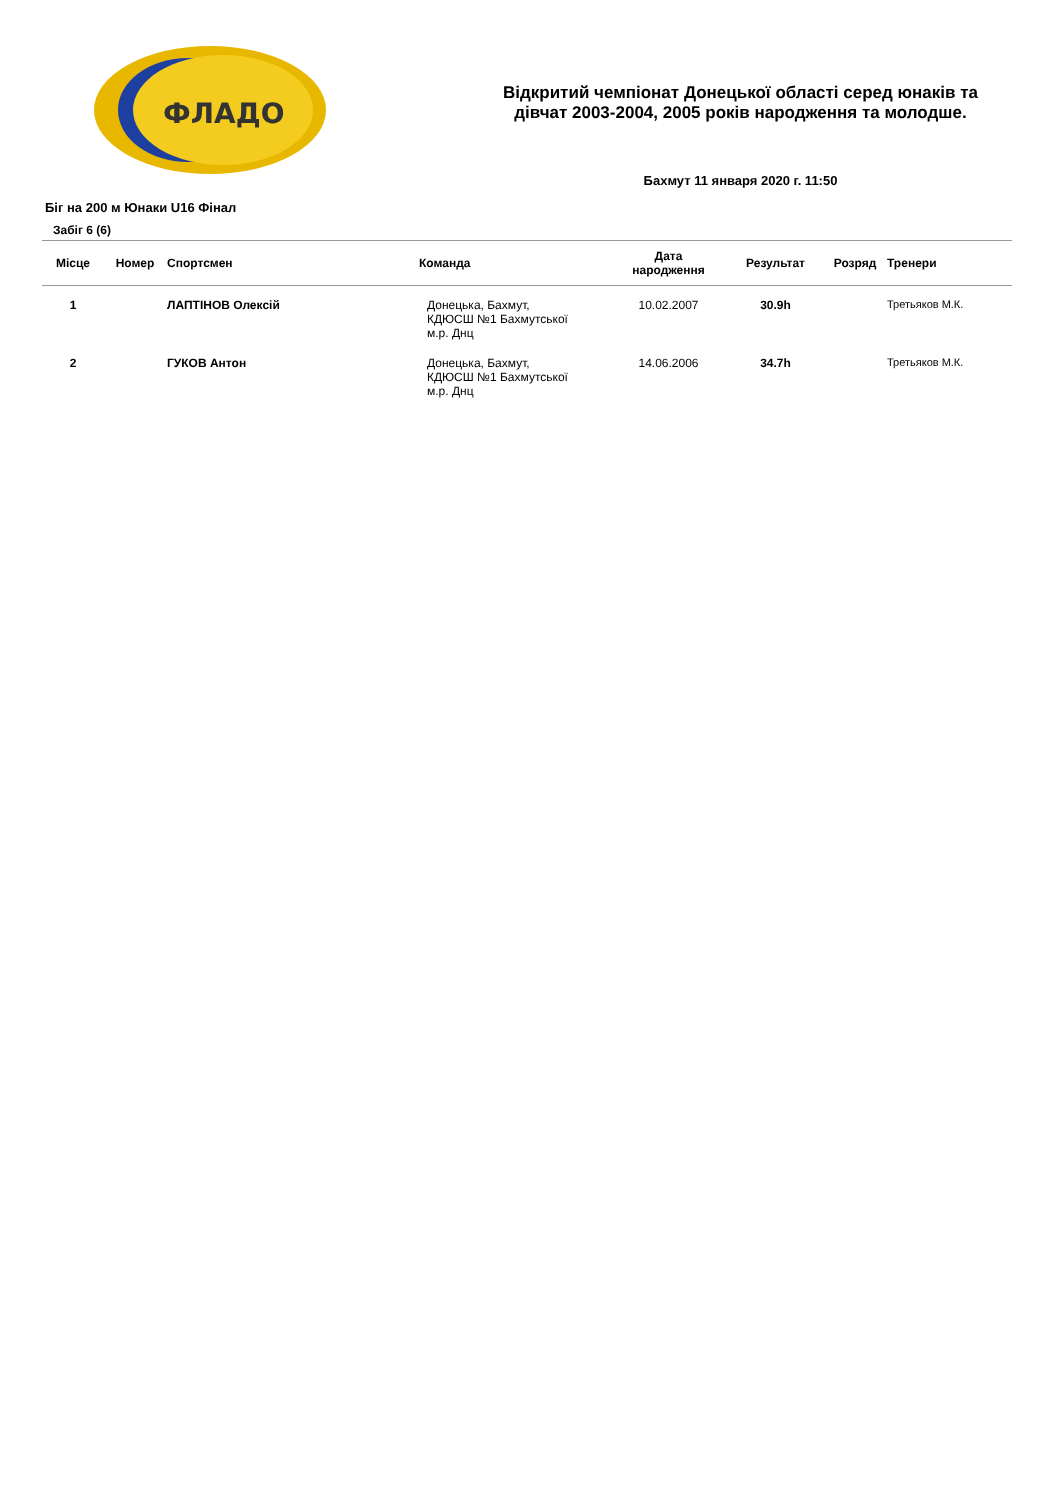ФЛАДО
Відкритий чемпіонат Донецької області серед юнаків та
дівчат 2003-2004, 2005 років народження та молодше.
Бахмут 11 января 2020 г. 11:50
Біг на 200 м Юнаки U16 Фінал
Забіг 6 (6)
| Місце | Номер | Спортсмен | Команда | Дата народження | Результат | Розряд | Тренери |
| --- | --- | --- | --- | --- | --- | --- | --- |
| 1 | | ЛАПТІНОВ Олексій | Донецька, Бахмут, КДЮСШ №1 Бахмутської м.р. Днц | 10.02.2007 | 30.9h | | Третьяков М.К. |
| 2 | | ГУКОВ Антон | Донецька, Бахмут, КДЮСШ №1 Бахмутської м.р. Днц | 14.06.2006 | 34.7h | | Третьяков М.К. |